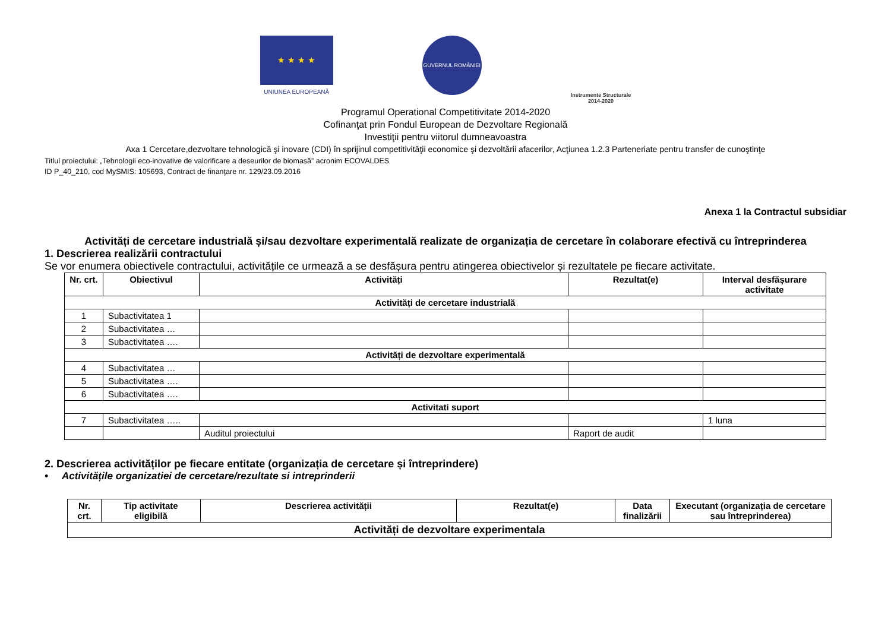★ ★ ★ ★
UNIUNEA EUROPEANĂ
GUVERNUL ROMÂNIEI
Instrumente Structurale
2014-2020
Programul Operational Competitivitate 2014-2020
Cofinanţat prin Fondul European de Dezvoltare Regională
Investiţii pentru viitorul dumneavoastra
Axa 1 Cercetare,dezvoltare tehnologică şi inovare (CDI) în sprijinul competitivităţii economice şi dezvoltării afacerilor, Acţiunea 1.2.3 Parteneriate pentru transfer de cunoştinţe
Titlul proiectului: „Tehnologii eco-inovative de valorificare a deseurilor de biomasă” acronim ECOVALDES
ID P_40_210, cod MySMIS: 105693, Contract de finanţare nr. 129/23.09.2016
Anexa 1 la Contractul subsidiar
Activități de cercetare industrială și/sau dezvoltare experimentală realizate de organizația de cercetare în colaborare efectivă cu întreprinderea
1. Descrierea realizării contractului
Se vor enumera obiectivele contractului, activitățile ce urmează a se desfășura pentru atingerea obiectivelor și rezultatele pe fiecare activitate.
| Nr. crt. | Obiectivul | Activități | Rezultat(e) | Interval desfășurare activitate |
| --- | --- | --- | --- | --- |
| Activități de cercetare industrială | | | | |
| 1 | Subactivitatea 1 | | | |
| 2 | Subactivitatea … | | | |
| 3 | Subactivitatea …. | | | |
| Activități de dezvoltare experimentală | | | | |
| 4 | Subactivitatea … | | | |
| 5 | Subactivitatea …. | | | |
| 6 | Subactivitatea …. | | | |
| Activitati suport | | | | |
| 7 | Subactivitatea ….. | | | 1 luna |
| | | Auditul proiectului | Raport de audit | |
2. Descrierea activităților pe fiecare entitate (organizația de cercetare și întreprindere)
• Activitățile organizatiei de cercetare/rezultate si intreprinderii
| Nr. crt. | Tip activitate eligibilă | Descrierea activității | Rezultat(e) | Data finalizării | Executant (organizația de cercetare sau întreprinderea) |
| --- | --- | --- | --- | --- | --- |
| Activități de dezvoltare experimentala | | | | | |